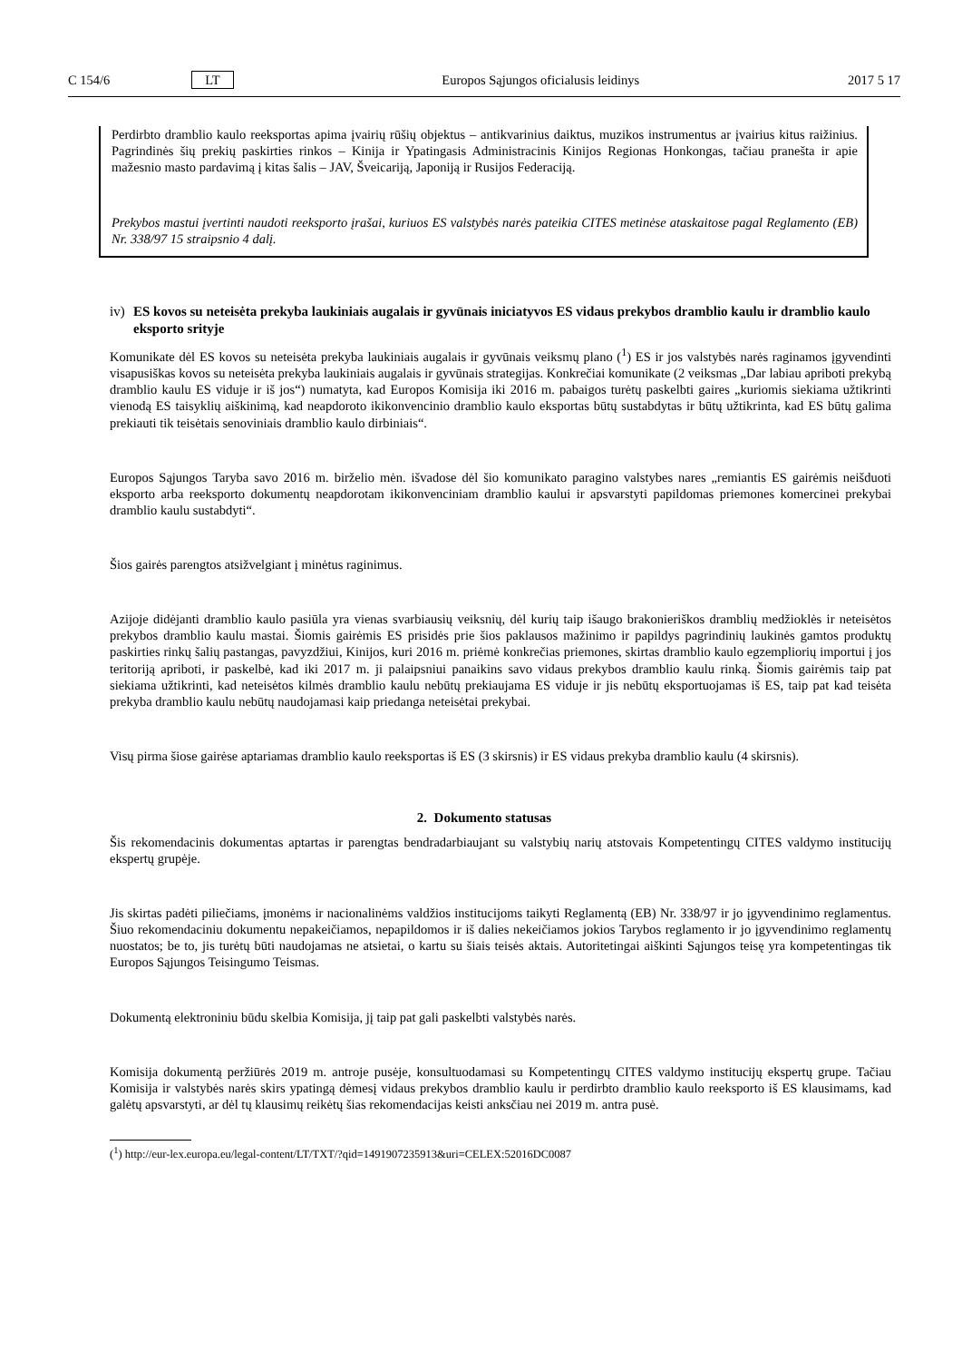C 154/6 LT Europos Sąjungos oficialusis leidinys 2017 5 17
Perdirbto dramblio kaulo reeksportas apima įvairių rūšių objektus – antikvarinius daiktus, muzikos instrumentus ar įvairius kitus raižinius. Pagrindinės šių prekių paskirties rinkos – Kinija ir Ypatingasis Administracinis Kinijos Regionas Honkongas, tačiau pranešta ir apie mažesnio masto pardavimą į kitas šalis – JAV, Šveicariją, Japoniją ir Rusijos Federaciją.
Prekybos mastui įvertinti naudoti reeksporto įrašai, kuriuos ES valstybės narės pateikia CITES metinėse ataskaitose pagal Reglamento (EB) Nr. 338/97 15 straipsnio 4 dalį.
iv) ES kovos su neteisėta prekyba laukiniais augalais ir gyvūnais iniciatyvos ES vidaus prekybos dramblio kaulu ir dramblio kaulo eksporto srityje
Komunikate dėl ES kovos su neteisėta prekyba laukiniais augalais ir gyvūnais veiksmų plano (<sup>1</sup>) ES ir jos valstybės narės raginamos įgyvendinti visapusiškas kovos su neteisėta prekyba laukiniais augalais ir gyvūnais strategijas. Konkrečiai komunikate (2 veiksmas „Dar labiau apriboti prekybą dramblio kaulu ES viduje ir iš jos“) numatyta, kad Europos Komisija iki 2016 m. pabaigos turėtų paskelbti gaires „kuriomis siekiama užtikrinti vienodą ES taisyklių aiškinimą, kad neapdoroto ikikonvencinio dramblio kaulo eksportas būtų sustabdytas ir būtų užtikrinta, kad ES būtų galima prekiauti tik teisėtais senoviniais dramblio kaulo dirbiniais“.
Europos Sąjungos Taryba savo 2016 m. birželio mėn. išvadose dėl šio komunikato paragino valstybes nares „remiantis ES gairėmis neišduoti eksporto arba reeksporto dokumentų neapdorotam ikikonvenciniam dramblio kaului ir apsvarstyti papildomas priemones komercinei prekybai dramblio kaulu sustabdyti“.
Šios gairės parengtos atsižvelgiant į minėtus raginimus.
Azijoje didėjanti dramblio kaulo pasiūla yra vienas svarbiausių veiksnių, dėl kurių taip išaugo brakonieriškos dramblių medžioklės ir neteisėtos prekybos dramblio kaulu mastai. Šiomis gairėmis ES prisidės prie šios paklausos mažinimo ir papildys pagrindinių laukinės gamtos produktų paskirties rinkų šalių pastangas, pavyzdžiui, Kinijos, kuri 2016 m. priėmė konkrečias priemones, skirtas dramblio kaulo egzempliorių importui į jos teritoriją apriboti, ir paskelbė, kad iki 2017 m. ji palaipsniui panaikins savo vidaus prekybos dramblio kaulu rinką. Šiomis gairėmis taip pat siekiama užtikrinti, kad neteisėtos kilmės dramblio kaulu nebūtų prekiaujama ES viduje ir jis nebūtų eksportuojamas iš ES, taip pat kad teisėta prekyba dramblio kaulu nebūtų naudojamasi kaip priedanga neteisėtai prekybai.
Visų pirma šiose gairėse aptariamas dramblio kaulo reeksportas iš ES (3 skirsnis) ir ES vidaus prekyba dramblio kaulu (4 skirsnis).
2. Dokumento statusas
Šis rekomendacinis dokumentas aptartas ir parengtas bendradarbiaujant su valstybių narių atstovais Kompetentingų CITES valdymo institucijų ekspertų grupėje.
Jis skirtas padėti piliečiams, įmonėms ir nacionalinėms valdžios institucijoms taikyti Reglamentą (EB) Nr. 338/97 ir jo įgyvendinimo reglamentus. Šiuo rekomendaciniu dokumentu nepakeičiamos, nepapildomos ir iš dalies nekeičiamos jokios Tarybos reglamento ir jo įgyvendinimo reglamentų nuostatos; be to, jis turėtų būti naudojamas ne atsietai, o kartu su šiais teisės aktais. Autoritetingai aiškinti Sąjungos teisę yra kompetentingas tik Europos Sąjungos Teisingumo Teismas.
Dokumentą elektroniniu būdu skelbia Komisija, jį taip pat gali paskelbti valstybės narės.
Komisija dokumentą peržiūrės 2019 m. antroje pusėje, konsultuodamasi su Kompetentingų CITES valdymo institucijų ekspertų grupe. Tačiau Komisija ir valstybės narės skirs ypatingą dėmesį vidaus prekybos dramblio kaulu ir perdirbto dramblio kaulo reeksporto iš ES klausimams, kad galėtų apsvarstyti, ar dėl tų klausimų reikėtų šias rekomendacijas keisti anksčiau nei 2019 m. antra pusė.
(<sup>1</sup>) http://eur-lex.europa.eu/legal-content/LT/TXT/?qid=1491907235913&uri=CELEX:52016DC0087